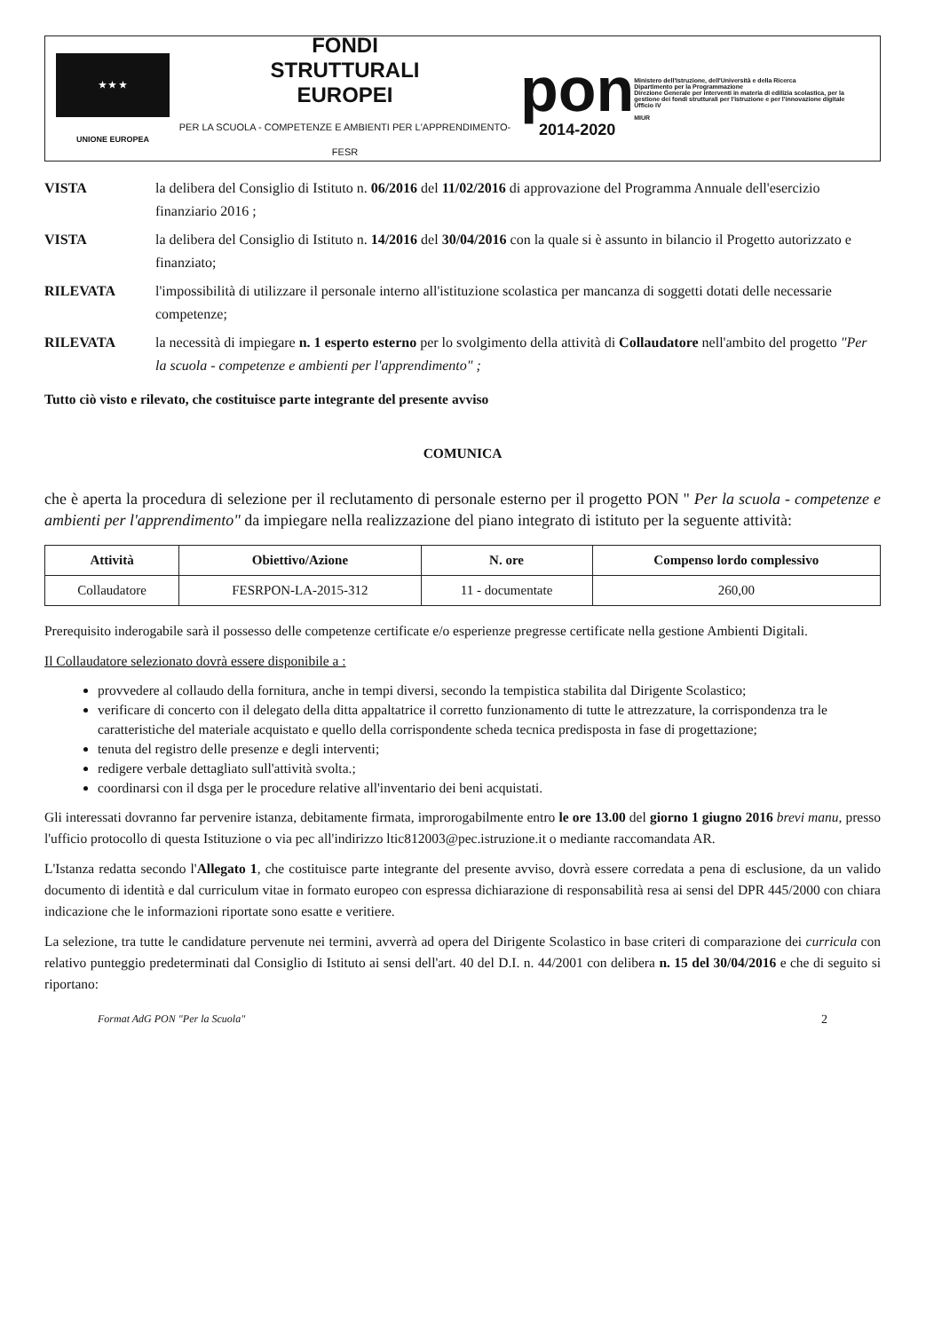★ ★ ★
UNIONE EUROPEA
FONDI
STRUTTURALI
EUROPEI
PER LA SCUOLA - COMPETENZE E AMBIENTI PER L'APPRENDIMENTO-FESR
pon
2014-2020
Ministero dell'Istruzione, dell'Università e della Ricerca
Dipartimento per la Programmazione
Direzione Generale per interventi in materia di edilizia scolastica, per la gestione dei fondi strutturali per l'istruzione e per l'innovazione digitale
Ufficio IV
MIUR
| VISTA | la delibera del Consiglio di Istituto n. 06/2016 del 11/02/2016 di approvazione del Programma Annuale dell'esercizio finanziario 2016 ; |
| VISTA | la delibera del Consiglio di Istituto n. 14/2016 del 30/04/2016 con la quale si è assunto in bilancio il Progetto autorizzato e finanziato; |
| RILEVATA | l'impossibilità di utilizzare il personale interno all'istituzione scolastica per mancanza di soggetti dotati delle necessarie competenze; |
| RILEVATA | la necessità di impiegare n. 1 esperto esterno per lo svolgimento della attività di Collaudatore nell'ambito del progetto "Per la scuola - competenze e ambienti per l'apprendimento" ; |
Tutto ciò visto e rilevato, che costituisce parte integrante del presente avviso
COMUNICA
che è aperta la procedura di selezione per il reclutamento di personale esterno per il progetto PON " Per la scuola - competenze e ambienti per l'apprendimento" da impiegare nella realizzazione del piano integrato di istituto per la seguente attività:
| Attività | Obiettivo/Azione | N. ore | Compenso lordo complessivo |
| --- | --- | --- | --- |
| Collaudatore | FESRPON-LA-2015-312 | 11 - documentate | 260,00 |
Prerequisito inderogabile sarà il possesso delle competenze certificate e/o esperienze pregresse certificate nella gestione Ambienti Digitali.
Il Collaudatore selezionato dovrà essere disponibile a :
provvedere al collaudo della fornitura, anche in tempi diversi, secondo la tempistica stabilita dal Dirigente Scolastico;
verificare di concerto con il delegato della ditta appaltatrice il corretto funzionamento di tutte le attrezzature, la corrispondenza tra le caratteristiche del materiale acquistato e quello della corrispondente scheda tecnica predisposta in fase di progettazione;
tenuta del registro delle presenze e degli interventi;
redigere verbale dettagliato sull'attività svolta.;
coordinarsi con il dsga per le procedure relative all'inventario dei beni acquistati.
Gli interessati dovranno far pervenire istanza, debitamente firmata, improrogabilmente entro le ore 13.00 del giorno 1 giugno 2016 brevi manu, presso l'ufficio protocollo di questa Istituzione o via pec all'indirizzo ltic812003@pec.istruzione.it o mediante raccomandata AR.
L'Istanza redatta secondo l'Allegato 1, che costituisce parte integrante del presente avviso, dovrà essere corredata a pena di esclusione, da un valido documento di identità e dal curriculum vitae in formato europeo con espressa dichiarazione di responsabilità resa ai sensi del DPR 445/2000 con chiara indicazione che le informazioni riportate sono esatte e veritiere.
La selezione, tra tutte le candidature pervenute nei termini, avverrà ad opera del Dirigente Scolastico in base criteri di comparazione dei curricula con relativo punteggio predeterminati dal Consiglio di Istituto ai sensi dell'art. 40 del D.I. n. 44/2001 con delibera n. 15 del 30/04/2016 e che di seguito si riportano:
Format AdG PON "Per la Scuola" 2